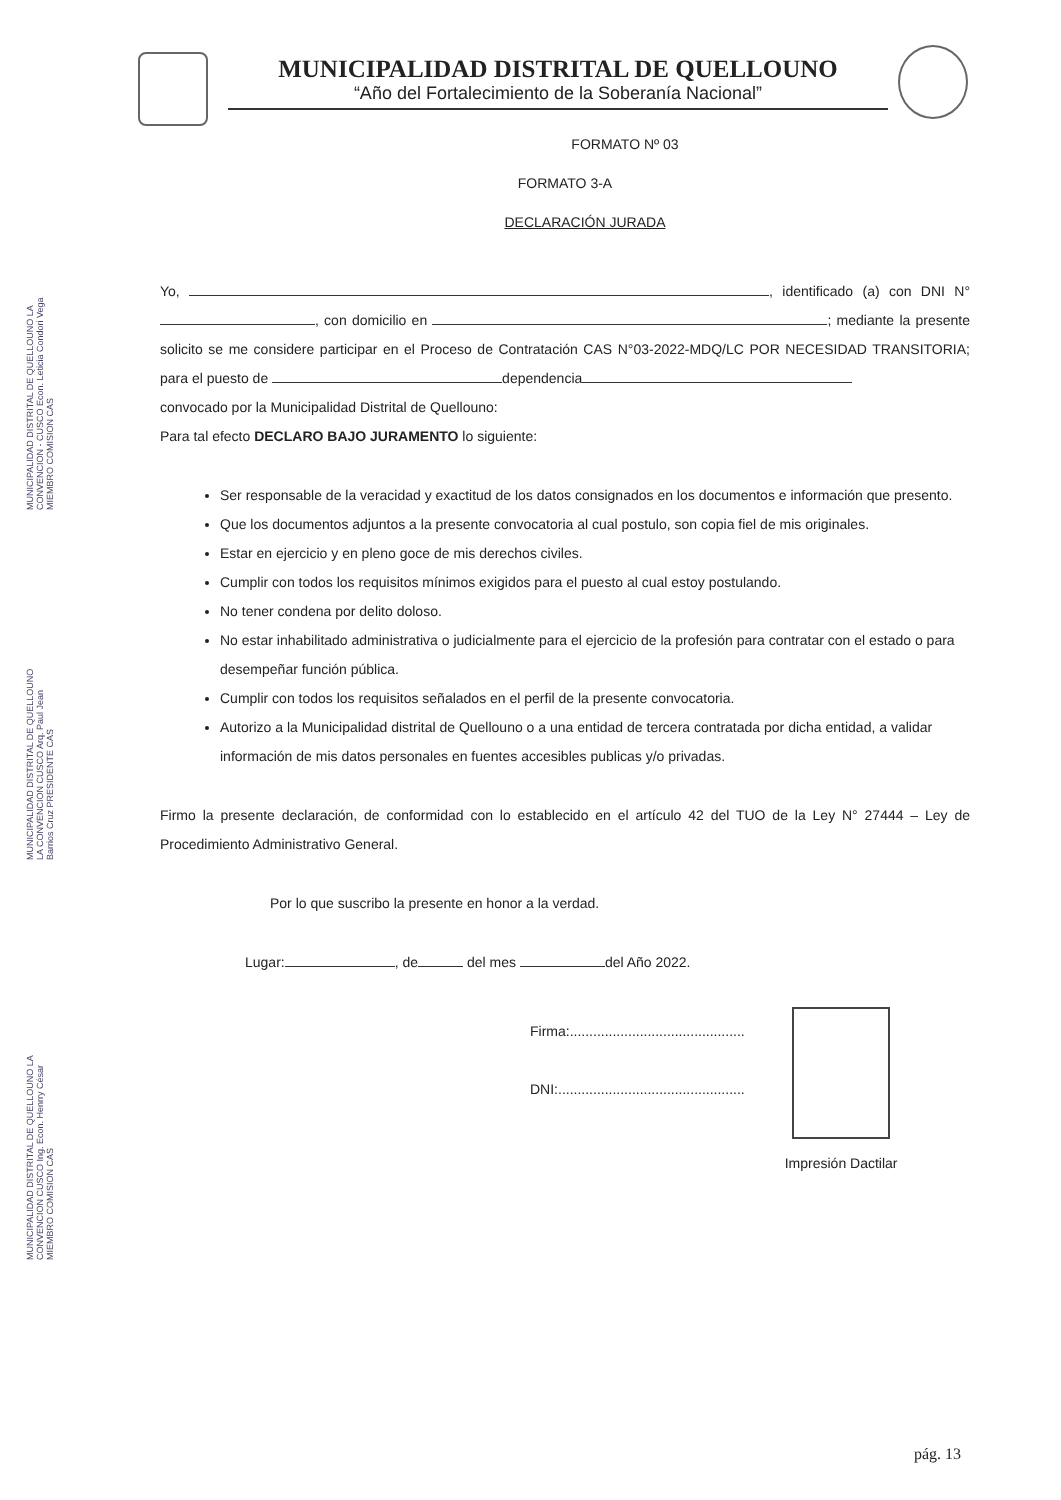MUNICIPALIDAD DISTRITAL DE QUELLOUNO
“Año del Fortalecimiento de la Soberanía Nacional”
FORMATO Nº 03
FORMATO 3-A
DECLARACIÓN JURADA
Yo, , identificado (a) con DNI N° , con domicilio en ; mediante la presente solicito se me considere participar en el Proceso de Contratación CAS N°03-2022-MDQ/LC POR NECESIDAD TRANSITORIA; para el puesto de dependencia
convocado por la Municipalidad Distrital de Quellouno:
Para tal efecto DECLARO BAJO JURAMENTO lo siguiente:
Ser responsable de la veracidad y exactitud de los datos consignados en los documentos e información que presento.
Que los documentos adjuntos a la presente convocatoria al cual postulo, son copia fiel de mis originales.
Estar en ejercicio y en pleno goce de mis derechos civiles.
Cumplir con todos los requisitos mínimos exigidos para el puesto al cual estoy postulando.
No tener condena por delito doloso.
No estar inhabilitado administrativa o judicialmente para el ejercicio de la profesión para contratar con el estado o para desempeñar función pública.
Cumplir con todos los requisitos señalados en el perfil de la presente convocatoria.
Autorizo a la Municipalidad distrital de Quellouno o a una entidad de tercera contratada por dicha entidad, a validar información de mis datos personales en fuentes accesibles publicas y/o privadas.
Firmo la presente declaración, de conformidad con lo establecido en el artículo 42 del TUO de la Ley N° 27444 – Ley de Procedimiento Administrativo General.
Por lo que suscribo la presente en honor a la verdad.
Lugar: , de del mes del Año 2022.
Firma:.............................................
DNI:................................................
Impresión Dactilar
MUNICIPALIDAD DISTRITAL DE QUELLOUNO LA CONVENCION - CUSCO Econ. Leticia Condori Vega MIEMBRO COMISION CAS
MUNICIPALIDAD DISTRITAL DE QUELLOUNO LA CONVENCION CUSCO Arq. Paul Jean Barrios Cruz PRESIDENTE CAS
MUNICIPALIDAD DISTRITAL DE QUELLOUNO LA CONVENCION CUSCO Ing. Econ. Henrry César MIEMBRO COMISION CAS
pág. 13